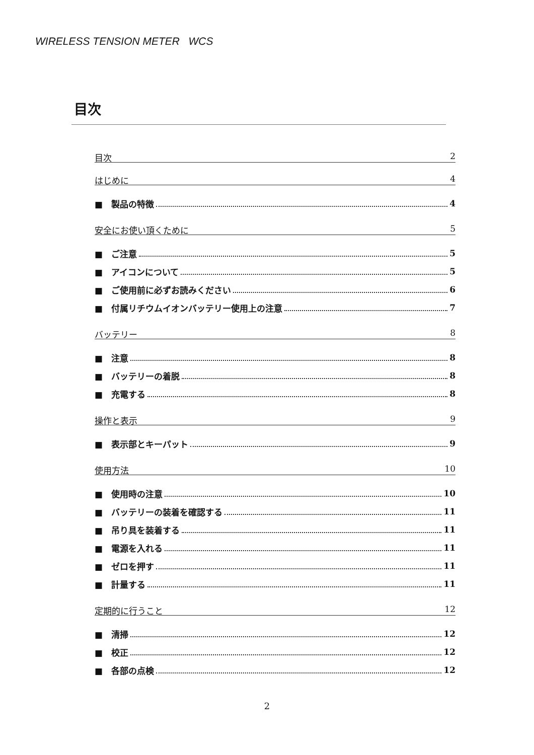WIRELESS TENSION METER WCS
目次
目次 2
はじめに 4
■　製品の特徴 4
安全にお使い頂くために 5
■　ご注意 5
■　アイコンについて 5
■　ご使用前に必ずお読みください 6
■　付属リチウムイオンバッテリー使用上の注意 7
バッテリー 8
■　注意 8
■　バッテリーの着脱 8
■　充電する 8
操作と表示 9
■　表示部とキーパット 9
使用方法 10
■　使用時の注意 10
■　バッテリーの装着を確認する 11
■　吊り具を装着する 11
■　電源を入れる 11
■　ゼロを押す 11
■　計量する 11
定期的に行うこと 12
■　清掃 12
■　校正 12
■　各部の点検 12
2